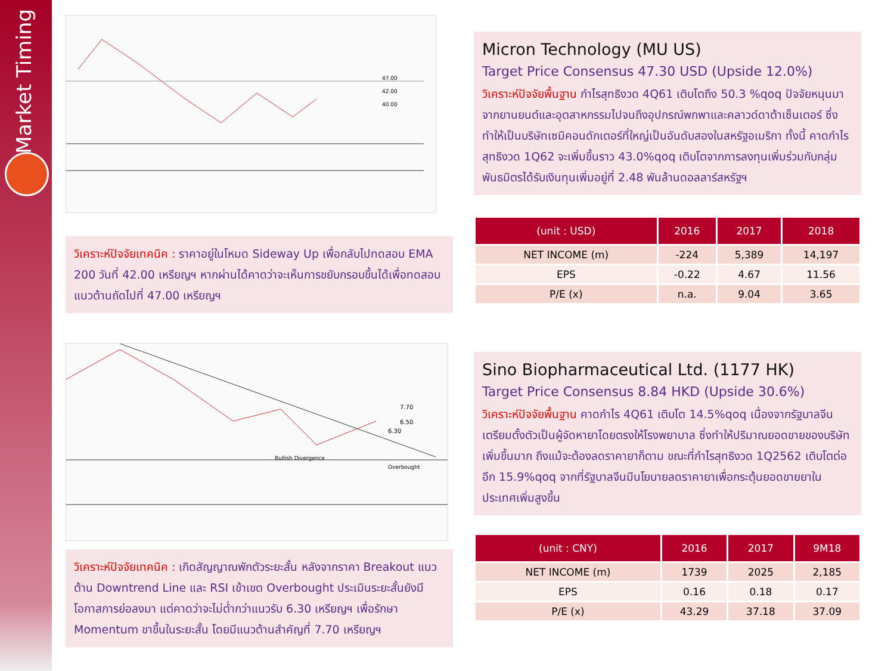Market Timing
47.00
42.00
40.00
วิเคราะห์ปัจจัยเทคนิค : ราคาอยู่ในโหมด Sideway Up เพื่อกลับไปทดสอบ EMA 200 วันที่ 42.00 เหรียญฯ หากผ่านได้คาดว่าจะเห็นการขยับกรอบขึ้นได้เพื่อทดสอบแนวต้านถัดไปที่ 47.00 เหรียญฯ
Micron Technology (MU US)
Target Price Consensus 47.30 USD (Upside 12.0%)
วิเคราะห์ปัจจัยพื้นฐาน กำไรสุทธิงวด 4Q61 เติบโตถึง 50.3 %qoq ปัจจัยหนุนมาจากยานยนต์และอุตสาหกรรมไปจนถึงอุปกรณ์พกพาและคลาวด์ดาต้าเซ็นเตอร์ ซึ่งทำให้เป็นบริษัทเซมิคอนดักเตอร์ที่ใหญ่เป็นอันดับสองในสหรัฐอเมริกา ทั้งนี้ คาดกำไรสุทธิงวด 1Q62 จะเพิ่มขึ้นราว 43.0%qoq เติบโตจากการลงทุนเพิ่มร่วมกับกลุ่มพันธมิตรได้รับเงินทุนเพิ่มอยู่ที่ 2.48 พันล้านดอลลาร์สหรัฐฯ
| (unit : USD) | 2016 | 2017 | 2018 |
| --- | --- | --- | --- |
| NET INCOME (m) | -224 | 5,389 | 14,197 |
| EPS | -0.22 | 4.67 | 11.56 |
| P/E (x) | n.a. | 9.04 | 3.65 |
7.70
6.50
6.30
Bullish Divergence
Overbought
วิเคราะห์ปัจจัยเทคนิค : เกิดสัญญาณพักตัวระยะสั้น หลังจากราคา Breakout แนวต้าน Downtrend Line และ RSI เข้าเขต Overbought ประเมินระยะสั้นยังมีโอกาสการย่อลงมา แต่คาดว่าจะไม่ต่ำกว่าแนวรับ 6.30 เหรียญฯ เพื่อรักษา Momentum ขาขึ้นในระยะสั้น โดยมีแนวต้านสำคัญที่ 7.70 เหรียญฯ
Sino Biopharmaceutical Ltd. (1177 HK)
Target Price Consensus 8.84 HKD (Upside 30.6%)
วิเคราะห์ปัจจัยพื้นฐาน คาดกำไร 4Q61 เติบโต 14.5%qoq เนื่องจากรัฐบาลจีนเตรียมตั้งตัวเป็นผู้จัดหายาโดยตรงให้โรงพยาบาล ซึ่งทำให้ปริมาณยอดขายของบริษัทเพิ่มขึ้นมาก ถึงแม้จะต้องลดราคายาก็ตาม ขณะที่กำไรสุทธิงวด 1Q2562 เติบโตต่ออีก 15.9%qoq จากที่รัฐบาลจีนมีนโยบายลดราคายาเพื่อกระตุ้นยอดขายยาในประเทศเพิ่มสูงขึ้น
| (unit : CNY) | 2016 | 2017 | 9M18 |
| --- | --- | --- | --- |
| NET INCOME (m) | 1739 | 2025 | 2,185 |
| EPS | 0.16 | 0.18 | 0.17 |
| P/E (x) | 43.29 | 37.18 | 37.09 |